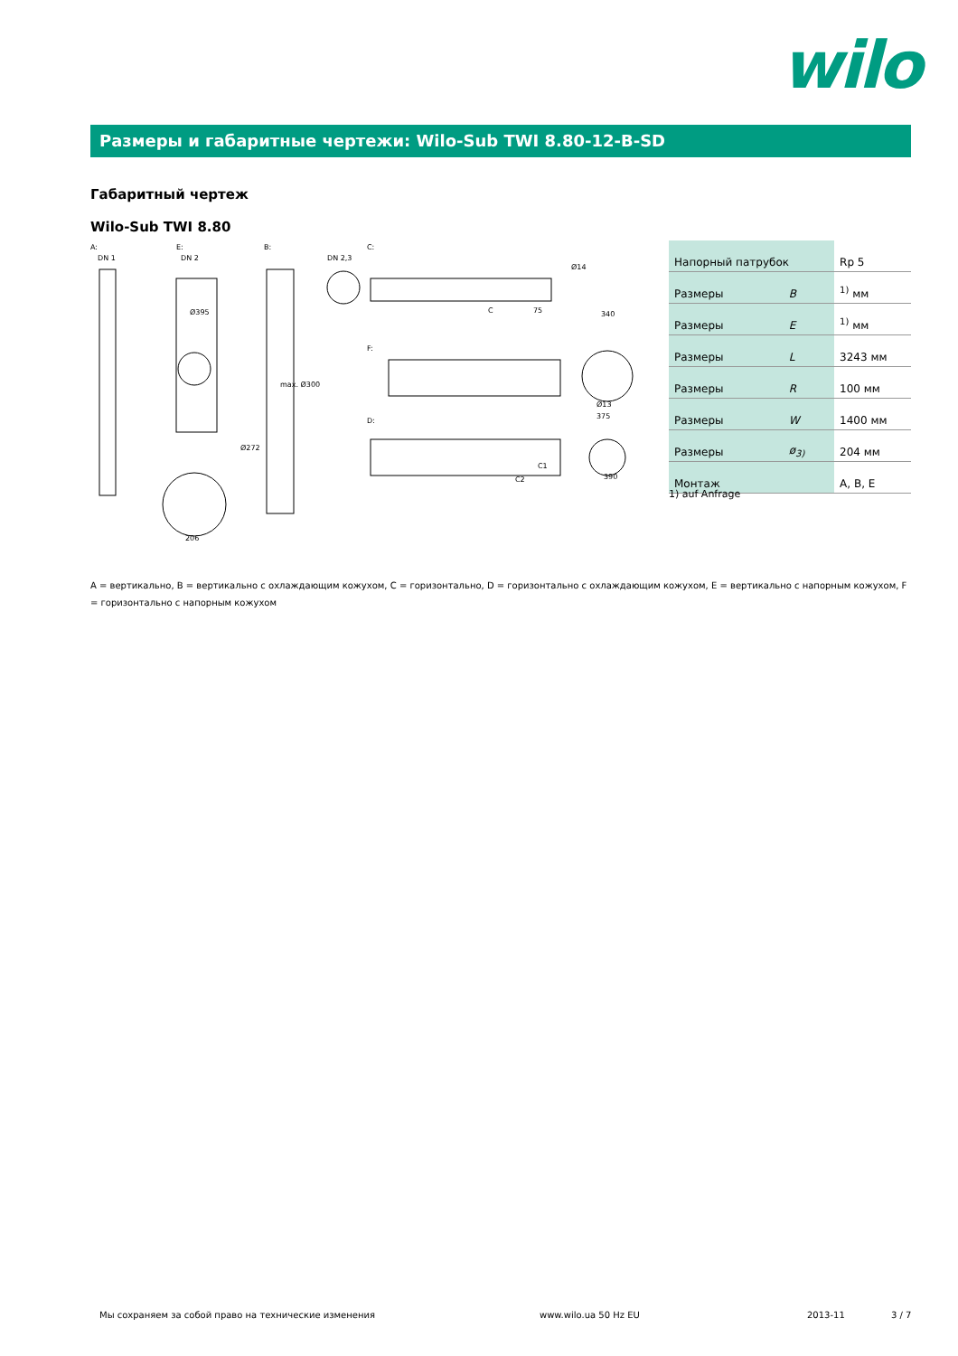wilo
Размеры и габаритные чертежи: Wilo-Sub TWI 8.80-12-B-SD
Габаритный чертеж
Wilo-Sub TWI 8.80
A:
E:
B:
C:
F:
D:
DN 1
DN 2
DN 2,3
Ø395
max. Ø300
Ø272
C
75
Ø14
340
C1
C2
390
375
Ø13
206
| Напорный патрубок | | Rp 5 |
| Размеры | B | <sup>1)</sup> мм |
| Размеры | E | <sup>1)</sup> мм |
| Размеры | L | 3243 мм |
| Размеры | R | 100 мм |
| Размеры | W | 1400 мм |
| Размеры | ø<sub>3)</sub> | 204 мм |
| Монтаж | | A, B, E |
1) auf Anfrage
A = вертикально, B = вертикально с охлаждающим кожухом, C = горизонтально, D = горизонтально с охлаждающим кожухом, E = вертикально с напорным кожухом, F = горизонтально с напорным кожухом
Мы сохраняем за собой право на технические изменения
www.wilo.ua 50 Hz EU 2013-11 3 / 7